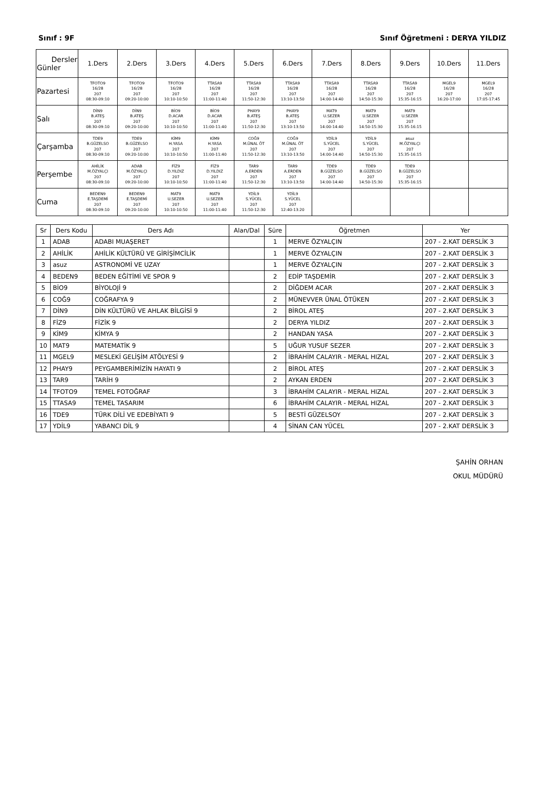Sınıf : 9F Sınıf Öğretmeni : DERYA YILDIZ
| Dersler Günler | 1.Ders | 2.Ders | 3.Ders | 4.Ders | 5.Ders | 6.Ders | 7.Ders | 8.Ders | 9.Ders | 10.Ders | 11.Ders |
| --- | --- | --- | --- | --- | --- | --- | --- | --- | --- | --- | --- |
| Pazartesi | TFOTO9 16/28 207 08:30-09:10 | TFOTO9 16/28 207 09:20-10:00 | TFOTO9 16/28 207 10:10-10:50 | TTASA9 16/28 207 11:00-11:40 | TTASA9 16/28 207 11:50-12:30 | TTASA9 16/28 207 13:10-13:50 | TTASA9 16/28 207 14:00-14:40 | TTASA9 16/28 207 14:50-15:30 | TTASA9 16/28 207 15:35-16:15 | MGEL9 16/28 207 16:20-17:00 | MGEL9 16/28 207 17:05-17:45 |
| Salı | DİN9 B.ATEŞ 207 08:30-09:10 | DİN9 B.ATEŞ 207 09:20-10:00 | BİO9 D.ACAR 207 10:10-10:50 | BİO9 D.ACAR 207 11:00-11:40 | PHAY9 B.ATEŞ 207 11:50-12:30 | PHAY9 B.ATEŞ 207 13:10-13:50 | MAT9 U.SEZER 207 14:00-14:40 | MAT9 U.SEZER 207 14:50-15:30 | MAT9 U.SEZER 207 15:35-16:15 | | |
| Çarşamba | TDE9 B.GÜZELSO 207 08:30-09:10 | TDE9 B.GÜZELSO 207 09:20-10:00 | KİM9 H.YASA 207 10:10-10:50 | KİM9 H.YASA 207 11:00-11:40 | COĞ9 M.ÜNAL ÖT 207 11:50-12:30 | COĞ9 M.ÜNAL ÖT 207 13:10-13:50 | YDİL9 S.YÜCEL 207 14:00-14:40 | YDİL9 S.YÜCEL 207 14:50-15:30 | asuz M.ÖZYALÇI 207 15:35-16:15 | | |
| Perşembe | AHİLİK M.ÖZYALÇI 207 08:30-09:10 | ADAB M.ÖZYALÇI 207 09:20-10:00 | FİZ9 D.YILDIZ 207 10:10-10:50 | FİZ9 D.YILDIZ 207 11:00-11:40 | TAR9 A.ERDEN 207 11:50-12:30 | TAR9 A.ERDEN 207 13:10-13:50 | TDE9 B.GÜZELSO 207 14:00-14:40 | TDE9 B.GÜZELSO 207 14:50-15:30 | TDE9 B.GÜZELSO 207 15:35-16:15 | | |
| Cuma | BEDEN9 E.TAŞDEMİ 207 08:30-09:10 | BEDEN9 E.TAŞDEMİ 207 09:20-10:00 | MAT9 U.SEZER 207 10:10-10:50 | MAT9 U.SEZER 207 11:00-11:40 | YDİL9 S.YÜCEL 207 11:50-12:30 | YDİL9 S.YÜCEL 207 12:40-13:20 | | | | | |
| Sr | Ders Kodu | Ders Adı | Alan/Dal | Süre | Öğretmen | Yer |
| --- | --- | --- | --- | --- | --- | --- |
| 1 | ADAB | ADABI MUAŞERET | | 1 | MERVE ÖZYALÇIN | 207 - 2.KAT DERSLİK 3 |
| 2 | AHİLİK | AHİLİK KÜLTÜRÜ VE GİRİŞİMCİLİK | | 1 | MERVE ÖZYALÇIN | 207 - 2.KAT DERSLİK 3 |
| 3 | asuz | ASTRONOMİ VE UZAY | | 1 | MERVE ÖZYALÇIN | 207 - 2.KAT DERSLİK 3 |
| 4 | BEDEN9 | BEDEN EĞİTİMİ VE SPOR 9 | | 2 | EDİP TAŞDEMİR | 207 - 2.KAT DERSLİK 3 |
| 5 | BİO9 | BİYOLOJİ 9 | | 2 | DİĞDEM ACAR | 207 - 2.KAT DERSLİK 3 |
| 6 | COĞ9 | COĞRAFYA 9 | | 2 | MÜNEVVER ÜNAL ÖTÜKEN | 207 - 2.KAT DERSLİK 3 |
| 7 | DİN9 | DİN KÜLTÜRÜ VE AHLAK BİLGİSİ 9 | | 2 | BİROL ATEŞ | 207 - 2.KAT DERSLİK 3 |
| 8 | FİZ9 | FİZİK 9 | | 2 | DERYA YILDIZ | 207 - 2.KAT DERSLİK 3 |
| 9 | KİM9 | KİMYA 9 | | 2 | HANDAN YASA | 207 - 2.KAT DERSLİK 3 |
| 10 | MAT9 | MATEMATİK 9 | | 5 | UĞUR YUSUF SEZER | 207 - 2.KAT DERSLİK 3 |
| 11 | MGEL9 | MESLEKİ GELİŞİM ATÖLYESİ 9 | | 2 | İBRAHİM CALAYIR - MERAL HIZAL | 207 - 2.KAT DERSLİK 3 |
| 12 | PHAY9 | PEYGAMBERİMİZİN HAYATI 9 | | 2 | BİROL ATEŞ | 207 - 2.KAT DERSLİK 3 |
| 13 | TAR9 | TARİH 9 | | 2 | AYKAN ERDEN | 207 - 2.KAT DERSLİK 3 |
| 14 | TFOTO9 | TEMEL FOTOĞRAF | | 3 | İBRAHİM CALAYIR - MERAL HIZAL | 207 - 2.KAT DERSLİK 3 |
| 15 | TTASA9 | TEMEL TASARIM | | 6 | İBRAHİM CALAYIR - MERAL HIZAL | 207 - 2.KAT DERSLİK 3 |
| 16 | TDE9 | TÜRK DİLİ VE EDEBİYATI 9 | | 5 | BESTİ GÜZELSOY | 207 - 2.KAT DERSLİK 3 |
| 17 | YDİL9 | YABANCI DİL 9 | | 4 | SİNAN CAN YÜCEL | 207 - 2.KAT DERSLİK 3 |
ŞAHİN ORHAN
OKUL MÜDÜRÜ